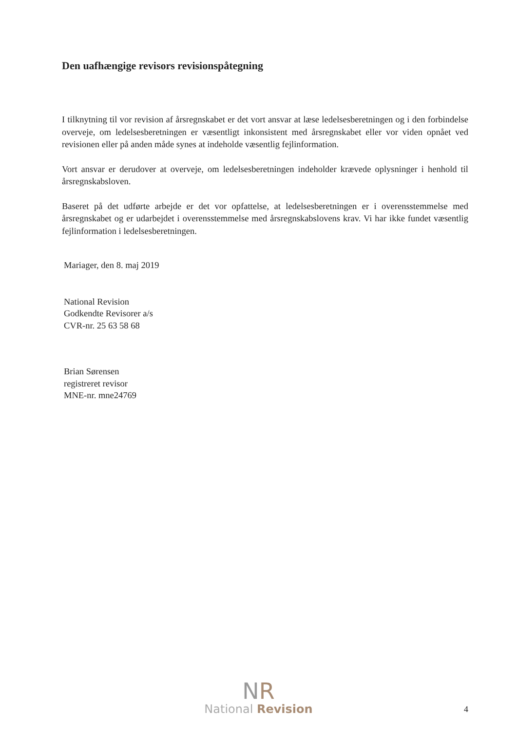Den uafhængige revisors revisionspåtegning
I tilknytning til vor revision af årsregnskabet er det vort ansvar at læse ledelsesberetningen og i den forbindelse overveje, om ledelsesberetningen er væsentligt inkonsistent med årsregnskabet eller vor viden opnået ved revisionen eller på anden måde synes at indeholde væsentlig fejlinformation.
Vort ansvar er derudover at overveje, om ledelsesberetningen indeholder krævede oplysninger i henhold til årsregnskabsloven.
Baseret på det udførte arbejde er det vor opfattelse, at ledelsesberetningen er i overensstemmelse med årsregnskabet og er udarbejdet i overensstemmelse med årsregnskabslovens krav. Vi har ikke fundet væsentlig fejlinformation i ledelsesberetningen.
Mariager, den 8. maj 2019
National Revision
Godkendte Revisorer a/s
CVR-nr. 25 63 58 68
Brian Sørensen
registreret revisor
MNE-nr. mne24769
NR
National Revision
4